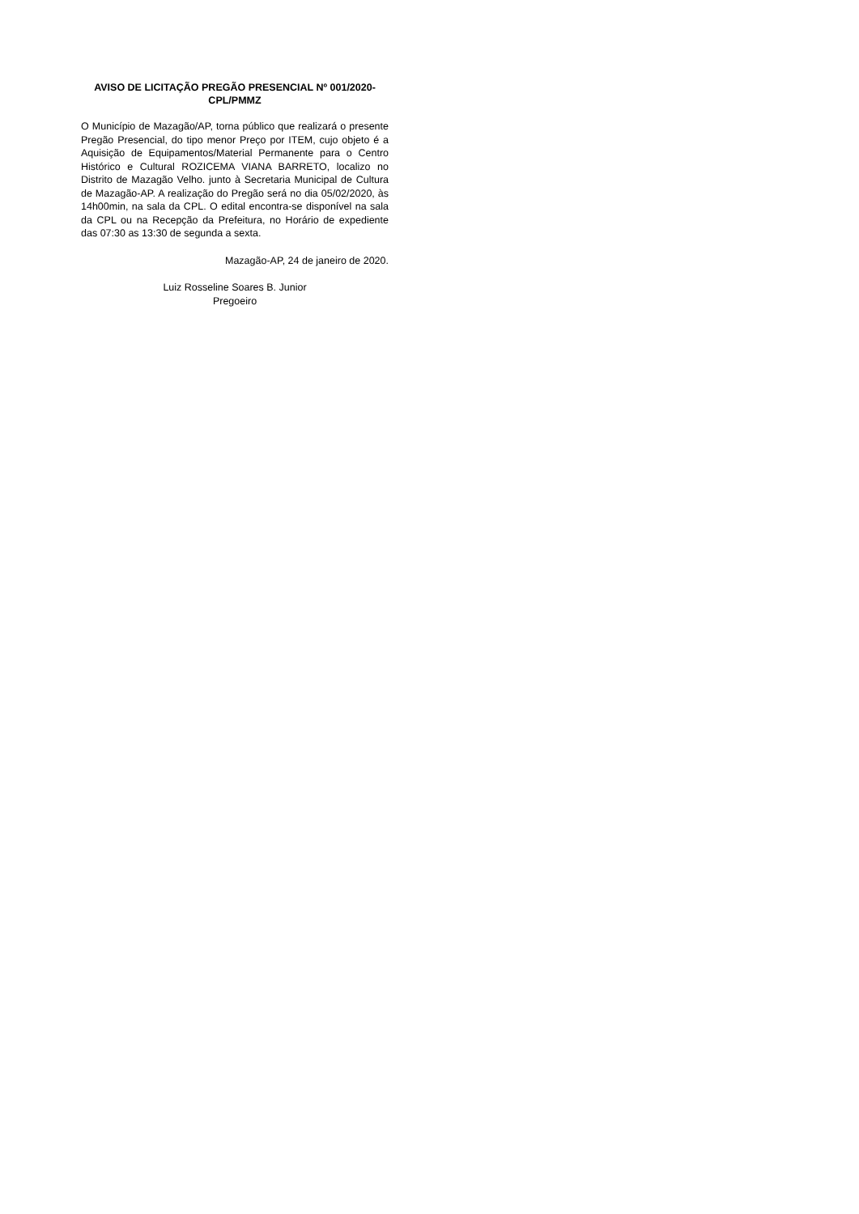AVISO DE LICITAÇÃO PREGÃO PRESENCIAL Nº 001/2020-
CPL/PMMZ
O Município de Mazagão/AP, torna público que realizará o presente Pregão Presencial, do tipo menor Preço por ITEM, cujo objeto é a Aquisição de Equipamentos/Material Permanente para o Centro Histórico e Cultural ROZICEMA VIANA BARRETO, localizo no Distrito de Mazagão Velho. junto à Secretaria Municipal de Cultura de Mazagão-AP. A realização do Pregão será no dia 05/02/2020, às 14h00min, na sala da CPL. O edital encontra-se disponível na sala da CPL ou na Recepção da Prefeitura, no Horário de expediente das 07:30 as 13:30 de segunda a sexta.
Mazagão-AP, 24 de janeiro de 2020.
Luiz Rosseline Soares B. Junior
Pregoeiro